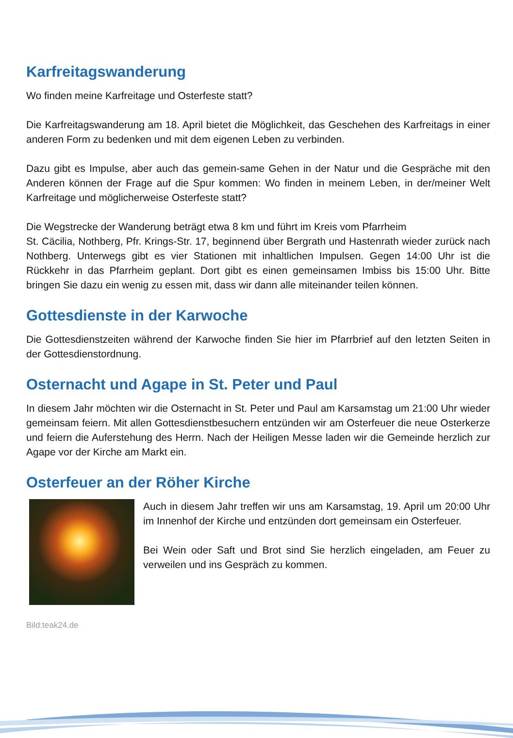Karfreitagswanderung
Wo finden meine Karfreitage und Osterfeste statt?
Die Karfreitagswanderung am 18. April bietet die Möglichkeit, das Geschehen des Karfreitags in einer anderen Form zu bedenken und mit dem eigenen Leben zu verbinden.
Dazu gibt es Impulse, aber auch das gemein-same Gehen in der Natur und die Gespräche mit den Anderen können der Frage auf die Spur kommen: Wo finden in meinem Leben, in der/meiner Welt Karfreitage und möglicherweise Osterfeste statt?
Die Wegstrecke der Wanderung beträgt etwa 8 km und führt im Kreis vom Pfarrheim
St. Cäcilia, Nothberg, Pfr. Krings-Str. 17, beginnend über Bergrath und Hastenrath wieder zurück nach Nothberg. Unterwegs gibt es vier Stationen mit inhaltlichen Impulsen. Gegen 14:00 Uhr ist die Rückkehr in das Pfarrheim geplant. Dort gibt es einen gemeinsamen Imbiss bis 15:00 Uhr. Bitte bringen Sie dazu ein wenig zu essen mit, dass wir dann alle miteinander teilen können.
Gottesdienste in der Karwoche
Die Gottesdienstzeiten während der Karwoche finden Sie hier im Pfarrbrief auf den letzten Seiten in der Gottesdienstordnung.
Osternacht und Agape in St. Peter und Paul
In diesem Jahr möchten wir die Osternacht in St. Peter und Paul am Karsamstag um 21:00 Uhr wieder gemeinsam feiern. Mit allen Gottesdienstbesuchern entzünden wir am Osterfeuer die neue Osterkerze und feiern die Auferstehung des Herrn. Nach der Heiligen Messe laden wir die Gemeinde herzlich zur Agape vor der Kirche am Markt ein.
Osterfeuer an der Röher Kirche
Auch in diesem Jahr treffen wir uns am Karsamstag, 19. April um 20:00 Uhr im Innenhof der Kirche und entzünden dort gemeinsam ein Osterfeuer.
Bei Wein oder Saft und Brot sind Sie herzlich eingeladen, am Feuer zu verweilen und ins Gespräch zu kommen.
Bild:teak24.de